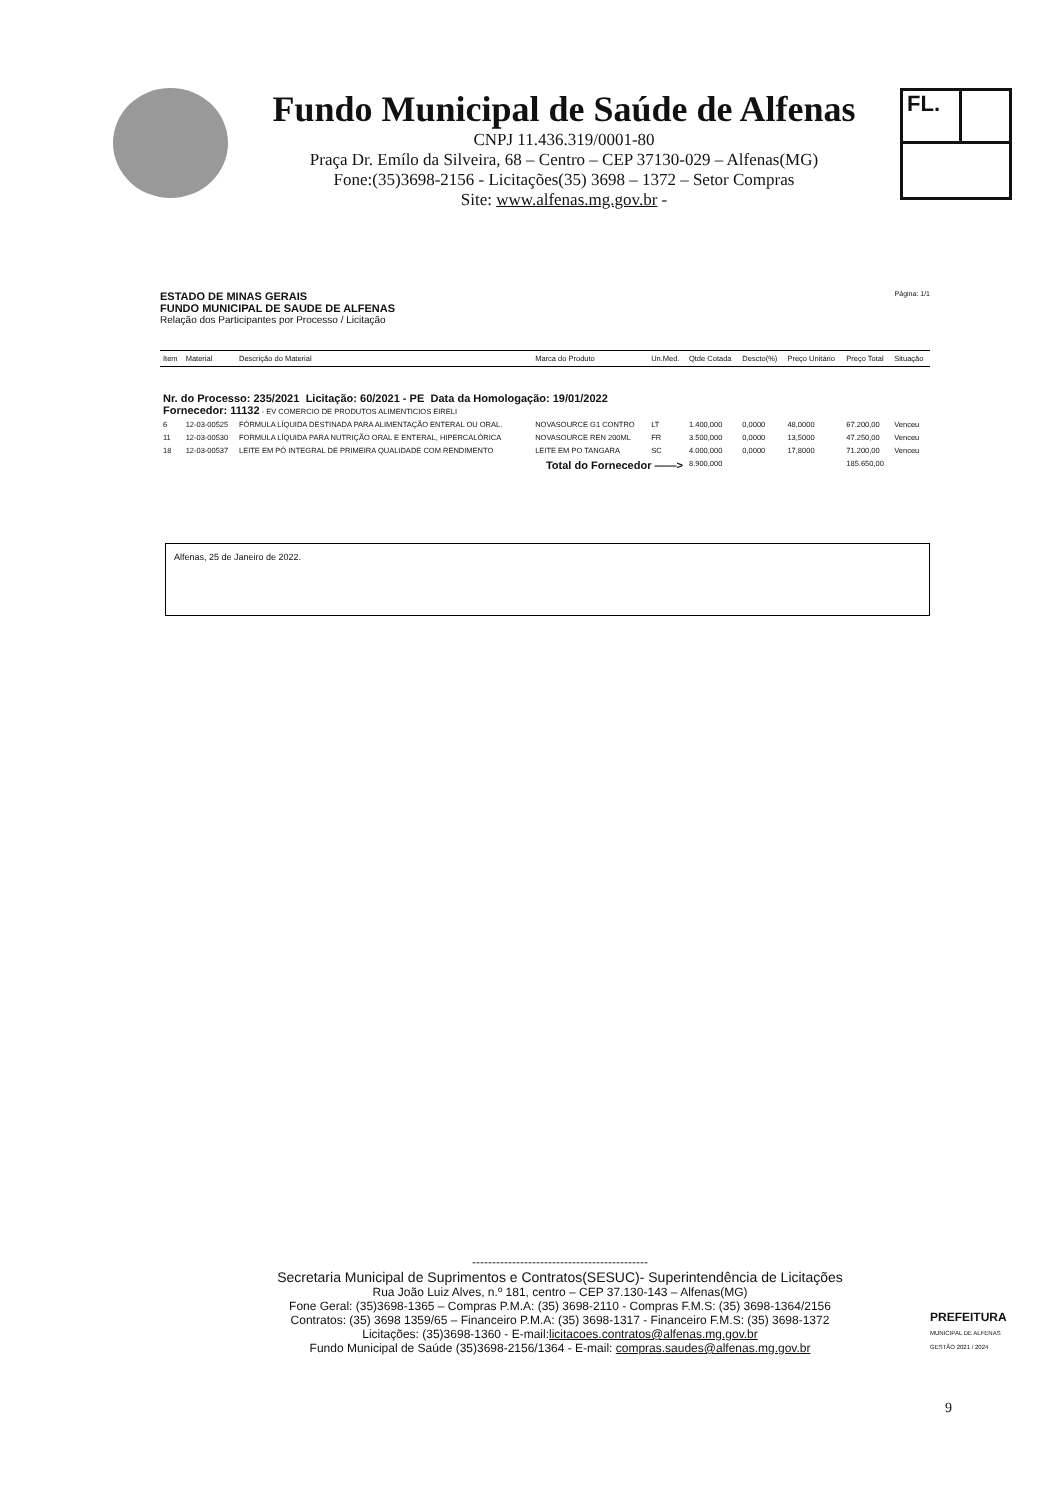Fundo Municipal de Saúde de Alfenas
CNPJ 11.436.319/0001-80
Praça Dr. Emílo da Silveira, 68 – Centro – CEP 37130-029 – Alfenas(MG)
Fone:(35)3698-2156 - Licitações(35) 3698 – 1372 – Setor Compras
Site: www.alfenas.mg.gov.br -
FL.
ESTADO DE MINAS GERAIS Página: 1/1
FUNDO MUNICIPAL DE SAUDE DE ALFENAS
Relação dos Participantes por Processo / Licitação
| Item | Material | Descrição do Material | Marca do Produto | Un.Med. | Qtde Cotada | Descto(%) | Preço Unitário | Preço Total | Situação |
| --- | --- | --- | --- | --- | --- | --- | --- | --- | --- |
| Nr. do Processo: 235/2021 Licitação: 60/2021 - PE Data da Homologação: 19/01/2022 Fornecedor: 11132 - EV COMERCIO DE PRODUTOS ALIMENTICIOS EIRELI | | | | | | | | | |
| 6 | 12-03-00525 | FÓRMULA LÍQUIDA DESTINADA PARA ALIMENTAÇÃO ENTERAL OU ORAL. | NOVASOURCE G1 CONTRO | LT | 1.400,000 | 0,0000 | 48,0000 | 67.200,00 | Venceu |
| 11 | 12-03-00530 | FORMULA LÍQUIDA PARA NUTRIÇÃO ORAL E ENTERAL, HIPERCALÓRICA | NOVASOURCE REN 200ML | FR | 3.500,000 | 0,0000 | 13,5000 | 47.250,00 | Venceu |
| 18 | 12-03-00537 | LEITE EM PÓ INTEGRAL DE PRIMEIRA QUALIDADE COM RENDIMENTO | LEITE EM PO TANGARA | SC | 4.000,000 | 0,0000 | 17,8000 | 71.200,00 | Venceu |
| Total do Fornecedor ——> | | | | | 8.900,000 | | | 185.650,00 | |
Alfenas, 25 de Janeiro de 2022.
--------------------------------------------
Secretaria Municipal de Suprimentos e Contratos(SESUC)- Superintendência de Licitações
Rua João Luiz Alves, n.º 181, centro – CEP 37.130-143 – Alfenas(MG)
Fone Geral: (35)3698-1365 – Compras P.M.A: (35) 3698-2110 - Compras F.M.S: (35) 3698-1364/2156
Contratos: (35) 3698 1359/65 – Financeiro P.M.A: (35) 3698-1317 - Financeiro F.M.S: (35) 3698-1372
Licitações: (35)3698-1360 - E-mail:licitacoes.contratos@alfenas.mg.gov.br
Fundo Municipal de Saúde (35)3698-2156/1364 - E-mail: compras.saudes@alfenas.mg.gov.br
PREFEITURA
MUNICIPAL DE ALFENAS
GESTÃO 2021 / 2024
9